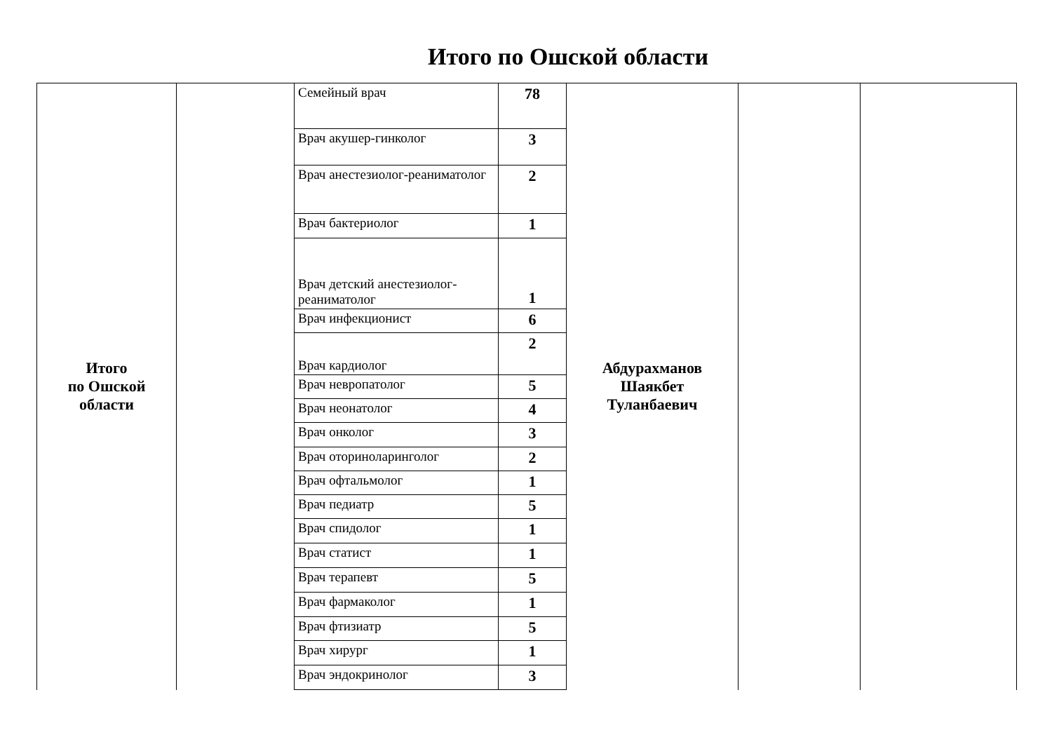Итого по Ошской области
| Итого по Ошской области | | Семейный врач | 78 | Абдурахманов Шаякбет Туланбаевич | | |
| | | Врач акушер-гинколог | 3 | | | |
| | | Врач анестезиолог-реаниматолог | 2 | | | |
| | | Врач бактериолог | 1 | | | |
| | | Врач детский анестезиолог-реаниматолог | 1 | | | |
| | | Врач инфекционист | 6 | | | |
| | | Врач кардиолог | 2 | | | |
| | | Врач невропатолог | 5 | | | |
| | | Врач неонатолог | 4 | | | |
| | | Врач онколог | 3 | | | |
| | | Врач оториноларинголог | 2 | | | |
| | | Врач офтальмолог | 1 | | | |
| | | Врач педиатр | 5 | | | |
| | | Врач спидолог | 1 | | | |
| | | Врач статист | 1 | | | |
| | | Врач терапевт | 5 | | | |
| | | Врач фармаколог | 1 | | | |
| | | Врач фтизиатр | 5 | | | |
| | | Врач хирург | 1 | | | |
| | | Врач эндокринолог | 3 | | | |